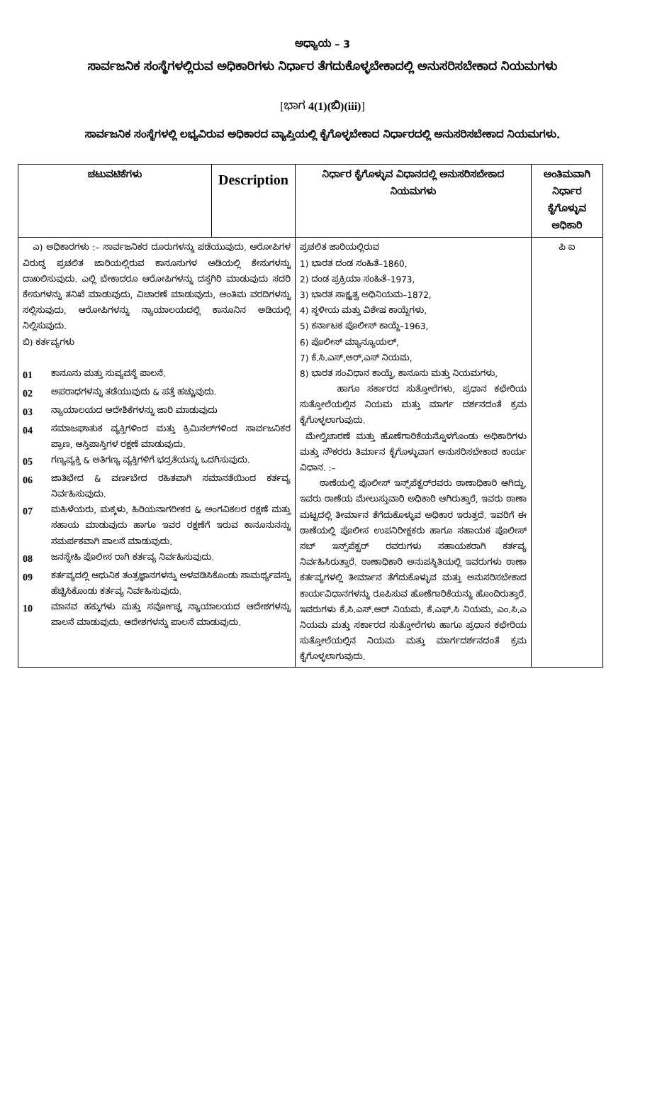ಅಧ್ಯಾಯ – 3
ಸಾರ್ವಜನಿಕ ಸಂಸ್ಥೆಗಳಲ್ಲಿರುವ ಅಧಿಕಾರಿಗಳು ನಿರ್ಧಾರ ತೆಗದುಕೊಳ್ಳಬೇಕಾದಲ್ಲಿ ಅನುಸರಿಸಬೇಕಾದ ನಿಯಮಗಳು
[ಭಾಗ 4(1)(ಬಿ)(iii)]
ಸಾರ್ವಜನಿಕ ಸಂಸ್ಥೆಗಳಲ್ಲಿ ಲಭ್ಯವಿರುವ ಅಧಿಕಾರದ ವ್ಯಾಪ್ತಿಯಲ್ಲಿ ಕೈಗೊಳ್ಳಬೇಕಾದ ನಿರ್ಧಾರದಲ್ಲಿ ಅನುಸರಿಸಬೇಕಾದ ನಿಯಮಗಳು.
| ಚಟುವಟಿಕೆಗಳು | Description | ನಿರ್ಧಾರ ಕೈಗೊಳ್ಳುವ ವಿಧಾನದಲ್ಲಿ ಅನುಸರಿಸಬೇಕಾದ ನಿಯಮಗಳು | ಅಂತಿಮವಾಗಿ ನಿರ್ಧಾರ ಕೈಗೊಳ್ಳುವ ಅಧಿಕಾರಿ |
| --- | --- | --- | --- |
| ಎ) ಅಧಿಕಾರಗಳು :– ಸಾರ್ವಜನಿಕರ ದೂರುಗಳನ್ನು ಪಡೆಯುವುದು, ಆರೋಪಿಗಳ ವಿರುದ್ಧ ಪ್ರಚಲಿತ ಜಾರಿಯಲ್ಲಿರುವ ಕಾನೂನುಗಳ ಅಡಿಯಲ್ಲಿ ಕೇಸುಗಳನ್ನು ದಾಖಲಿಸುವುದು. ಎಲ್ಲಿ ಬೇಕಾದರೂ ಆರೋಪಿಗಳನ್ನು ದಸ್ತಗಿರಿ ಮಾಡುವುದು ಸದರಿ ಕೇಸುಗಳನ್ನು ತನಿಖೆ ಮಾಡುವುದು, ವಿಚಾರಣೆ ಮಾಡುವುದು, ಅಂತಿಮ ವರದಿಗಳನ್ನು ಸಲ್ಲಿಸುವುದು, ಆರೋಪಿಗಳನ್ನು ನ್ಯಾಯಾಲಯದಲ್ಲಿ ಕಾನೂನಿನ ಅಡಿಯಲ್ಲಿ ನಿಲ್ಲಿಸುವುದು. ಬಿ) ಕರ್ತವ್ಯಗಳು 01 ಕಾನೂನು ಮತ್ತು ಸುವ್ಯವಸ್ಥೆ ಪಾಲನೆ. 02 ಅಪರಾಧಗಳನ್ನು ತಡೆಯುವುದು & ಪತ್ತೆ ಹಚ್ಚುವುದು. 03 ನ್ಯಾಯಾಲಯದ ಆದೇಶಿಕೆಗಳನ್ನು ಜಾರಿ ಮಾಡುವುದು 04 ಸಮಾಜಘಾತುಕ ವ್ಯಕ್ತಿಗಳಿಂದ ಮತ್ತು ಕ್ರಿಮಿನಲ್‌ಗಳಿಂದ ಸಾರ್ವಜನಿಕರ ಪ್ರಾಣ, ಆಸ್ತಿಪಾಸ್ತಿಗಳ ರಕ್ಷಣೆ ಮಾಡುವುದು. 05 ಗಣ್ಯವ್ಯಕ್ತಿ & ಅತಿಗಣ್ಯ ವ್ಯಕ್ತಿಗಳಿಗೆ ಭದ್ರತೆಯನ್ನು ಒದಗಿಸುವುದು. 06 ಜಾತಿಭೇದ & ವರ್ಣಬೇದ ರಹಿತವಾಗಿ ಸಮಾನತೆಯಿಂದ ಕರ್ತವ್ಯ ನಿರ್ವಹಿಸುವುದು. 07 ಮಹಿಳೆಯರು, ಮಕ್ಕಳು, ಹಿರಿಯನಾಗರೀಕರ & ಅಂಗವಿಕಲರ ರಕ್ಷಣೆ ಮತ್ತು ಸಹಾಯ ಮಾಡುವುದು ಹಾಗೂ ಇವರ ರಕ್ಷಣೆಗೆ ಇರುವ ಕಾನೂನುನನ್ನು ಸಮರ್ಪಕವಾಗಿ ಪಾಲನೆ ಮಾಡುವುದು. 08 ಜನಸ್ನೇಹಿ ಪೊಲೀಸ ರಾಗಿ ಕರ್ತವ್ಯ ನಿರ್ವಹಿಸುವುದು. 09 ಕರ್ತವ್ಯದಲ್ಲಿ ಆಧುನಿಕ ತಂತ್ರಜ್ಞಾನಗಳನ್ನು ಅಳವಡಿಸಿಕೊಂಡು ಸಾಮರ್ಥ್ಯವನ್ನು ಹೆಚ್ಚಿಸಿಕೊಂಡು ಕರ್ತವ್ಯ ನಿರ್ವಹಿಸುವುದು. 10 ಮಾನವ ಹಕ್ಕುಗಳು ಮತ್ತು ಸರ್ವೋಚ್ಚ ನ್ಯಾಯಾಲಯದ ಆದೇಶಗಳನ್ನು ಪಾಲನೆ ಮಾಡುವುದು. ಆದೇಶಗಳನ್ನು ಪಾಲನೆ ಮಾಡುವುದು. | | ಪ್ರಚಲಿತ ಜಾರಿಯಲ್ಲಿರುವ 1) ಭಾರತ ದಂಡ ಸಂಹಿತೆ–1860, 2) ದಂಡ ಪ್ರಕ್ರಿಯಾ ಸಂಹಿತೆ–1973, 3) ಭಾರತ ಸಾಕ್ಷ್ಯತ್ವ ಅಧಿನಿಯಮ–1872, 4) ಸ್ಥಳೀಯ ಮತ್ತು ವಿಶೇಷ ಕಾಯ್ದೆಗಳು, 5) ಕರ್ನಾಟಕ ಪೊಲೀಸ್ ಕಾಯ್ದೆ–1963, 6) ಪೊಲೀಸ್ ಮ್ಯಾನ್ಯೂಯಲ್, 7) ಕೆ.ಸಿ.ಎಸ್,ಅರ್,ಎಸ್ ನಿಯಮ, 8) ಭಾರತ ಸಂವಿಧಾನ ಕಾಯ್ದೆ, ಕಾನೂನು ಮತ್ತು ನಿಯಮಗಳು, ಹಾಗೂ ಸರ್ಕಾರದ ಸುತ್ತೋಲೆಗಳು, ಪ್ರಧಾನ ಕಛೇರಿಯ ಸುತ್ತೋಲೆಯಲ್ಲಿನ ನಿಯಮ ಮತ್ತು ಮಾರ್ಗ ದರ್ಶನದಂತೆ ಕ್ರಮ ಕೈಗೊಳ್ಳಲಾಗುವುದು. ಮೇಲ್ವಿಚಾರಣೆ ಮತ್ತು ಹೊಣೆಗಾರಿಕೆಯನ್ನೊಳಗೊಂಡು ಅಧಿಕಾರಿಗಳು ಮತ್ತು ನೌಕರರು ತಿರ್ಮಾನ ಕೈಗೊಳ್ಳುವಾಗ ಅನುಸರಿಸಬೇಕಾದ ಕಾರ್ಯ ವಿಧಾನ. :– ಠಾಣೆಯಲ್ಲಿ ಪೊಲೀಸ್ ಇನ್ಸ್‌ಪೆಕ್ಟರ್‌ರವರು ಠಾಣಾಧಿಕಾರಿ ಆಗಿದ್ದು, ಇವರು ಠಾಣೆಯ ಮೇಲುಸ್ತುವಾರಿ ಅಧಿಕಾರಿ ಆಗಿರುತ್ತಾರೆ, ಇವರು ಠಾಣಾ ಮಟ್ಟದಲ್ಲಿ ತೀರ್ಮಾನ ತೆಗೆದುಕೊಳ್ಳುವ ಅಧಿಕಾರ ಇರುತ್ತದೆ. ಇವರಿಗೆ ಈ ಠಾಣೆಯಲ್ಲಿ ಪೊಲೀಸ ಉಪನಿರೀಕ್ಷಕರು ಹಾಗೂ ಸಹಾಯಕ ಪೊಲೀಸ್ ಸಬ್ ಇನ್ಸ್‌ಪೆಕ್ಟರ್ ರವರುಗಳು ಸಹಾಯಕರಾಗಿ ಕರ್ತವ್ಯ ನಿರ್ವಹಿಸಿರುತ್ತಾರೆ. ಠಾಣಾಧಿಕಾರಿ ಅನುಪಸ್ಥಿತಿಯಲ್ಲಿ ಇವರುಗಳು ಠಾಣಾ ಕರ್ತವ್ಯಗಳಲ್ಲಿ ತೀರ್ಮಾನ ತೆಗೆದುಕೊಳ್ಳುವ ಮತ್ತು ಅನುಸರಿಸಬೇಕಾದ ಕಾರ್ಯವಿಧಾನಗಳನ್ನು ರೂಪಿಸುವ ಹೊಣೆಗಾರಿಕೆಯನ್ನು ಹೊಂದಿರುತ್ತಾರೆ. ಇವರುಗಳು ಕೆ.ಸಿ.ಎಸ್.ಆರ್ ನಿಯಮ, ಕೆ.ಎಫ್.ಸಿ ನಿಯಮ, ಎಂ.ಸಿ.ಎ ನಿಯಮ ಮತ್ತು ಸರ್ಕಾರದ ಸುತ್ತೋಲೆಗಳು ಹಾಗೂ ಪ್ರಧಾನ ಕಛೇರಿಯ ಸುತ್ತೋಲೆಯಲ್ಲಿನ ನಿಯಮ ಮತ್ತು ಮಾರ್ಗದರ್ಶನದಂತೆ ಕ್ರಮ ಕೈಗೊಳ್ಳಲಾಗುವುದು. | ಪಿ ಐ |